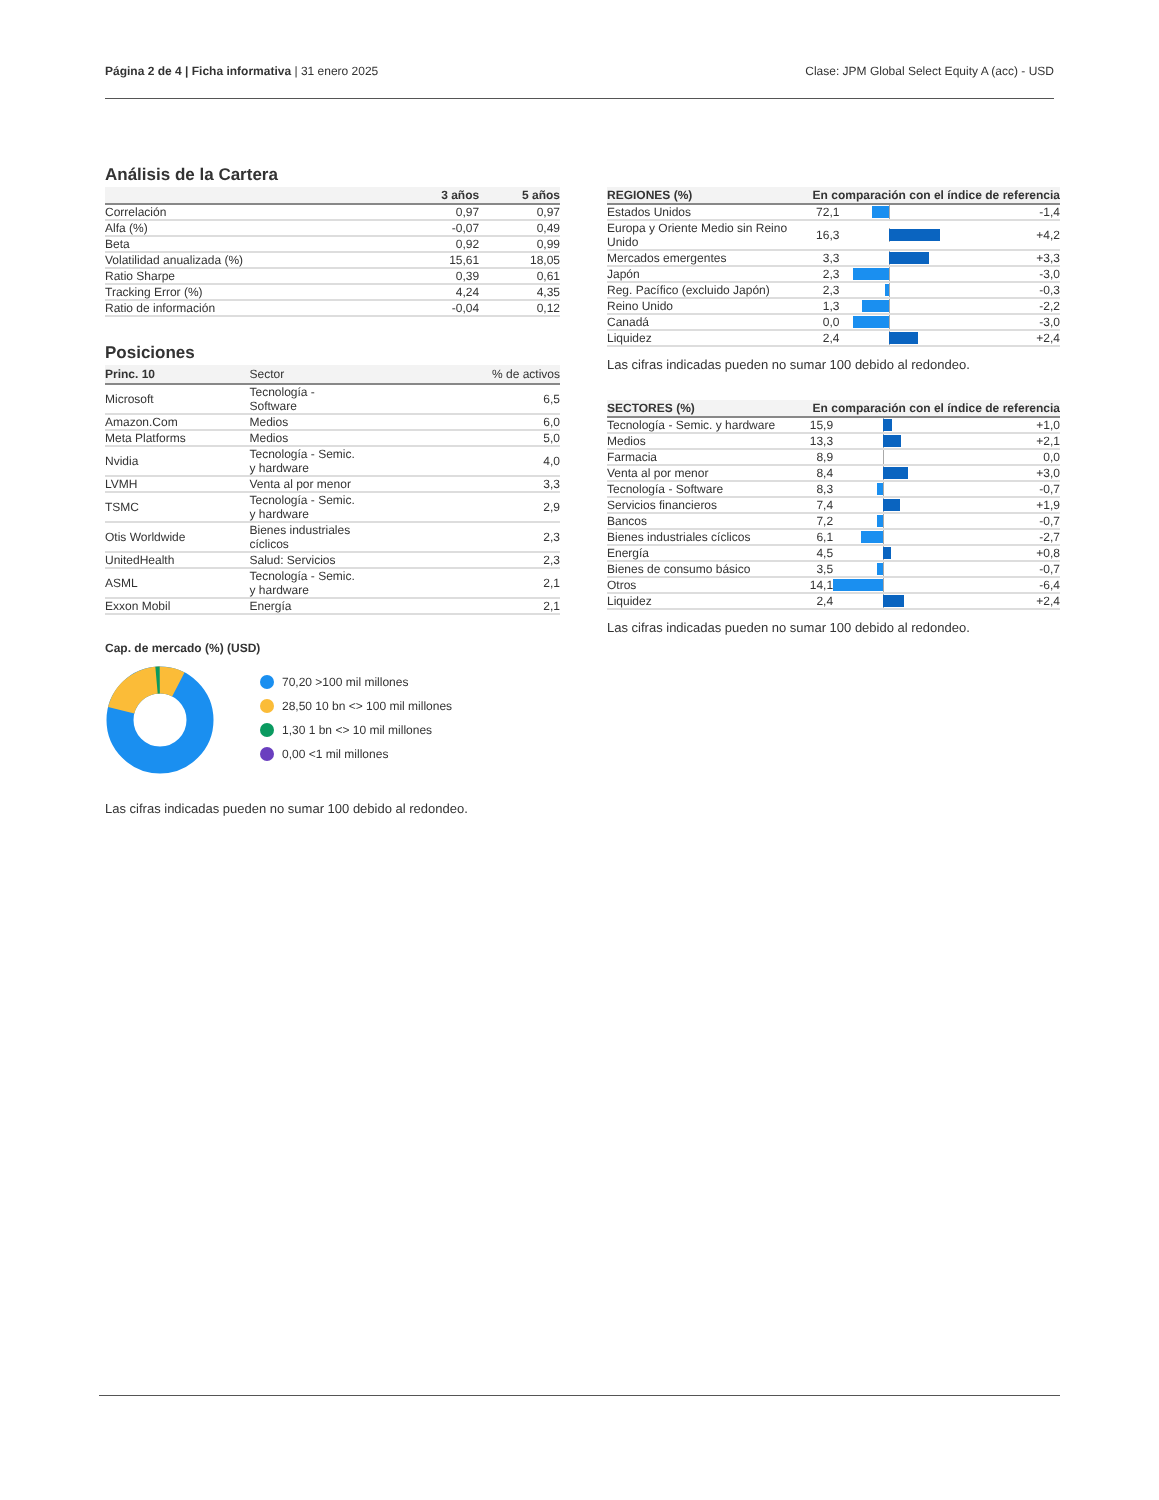Página 2 de 4 | Ficha informativa | 31 enero 2025
Clase: JPM Global Select Equity A (acc) - USD
Análisis de la Cartera
| | 3 años | 5 años |
| --- | --- | --- |
| Correlación | 0,97 | 0,97 |
| Alfa (%) | -0,07 | 0,49 |
| Beta | 0,92 | 0,99 |
| Volatilidad anualizada (%) | 15,61 | 18,05 |
| Ratio Sharpe | 0,39 | 0,61 |
| Tracking Error (%) | 4,24 | 4,35 |
| Ratio de información | -0,04 | 0,12 |
Posiciones
| Princ. 10 | Sector | % de activos |
| --- | --- | --- |
| Microsoft | Tecnología - Software | 6,5 |
| Amazon.Com | Medios | 6,0 |
| Meta Platforms | Medios | 5,0 |
| Nvidia | Tecnología - Semic. y hardware | 4,0 |
| LVMH | Venta al por menor | 3,3 |
| TSMC | Tecnología - Semic. y hardware | 2,9 |
| Otis Worldwide | Bienes industriales cíclicos | 2,3 |
| UnitedHealth | Salud: Servicios | 2,3 |
| ASML | Tecnología - Semic. y hardware | 2,1 |
| Exxon Mobil | Energía | 2,1 |
Cap. de mercado (%) (USD)
70,20 >100 mil millones
28,50 10 bn <> 100 mil millones
1,30 1 bn <> 10 mil millones
0,00 <1 mil millones
Las cifras indicadas pueden no sumar 100 debido al redondeo.
| REGIONES (%) | En comparación con el índice de referencia | | |
| --- | --- | --- | --- |
| Estados Unidos | 72,1 | | -1,4 |
| Europa y Oriente Medio sin Reino Unido | 16,3 | | +4,2 |
| Mercados emergentes | 3,3 | | +3,3 |
| Japón | 2,3 | | -3,0 |
| Reg. Pacífico (excluido Japón) | 2,3 | | -0,3 |
| Reino Unido | 1,3 | | -2,2 |
| Canadá | 0,0 | | -3,0 |
| Liquidez | 2,4 | | +2,4 |
Las cifras indicadas pueden no sumar 100 debido al redondeo.
| SECTORES (%) | En comparación con el índice de referencia | | |
| --- | --- | --- | --- |
| Tecnología - Semic. y hardware | 15,9 | | +1,0 |
| Medios | 13,3 | | +2,1 |
| Farmacia | 8,9 | | 0,0 |
| Venta al por menor | 8,4 | | +3,0 |
| Tecnología - Software | 8,3 | | -0,7 |
| Servicios financieros | 7,4 | | +1,9 |
| Bancos | 7,2 | | -0,7 |
| Bienes industriales cíclicos | 6,1 | | -2,7 |
| Energía | 4,5 | | +0,8 |
| Bienes de consumo básico | 3,5 | | -0,7 |
| Otros | 14,1 | | -6,4 |
| Liquidez | 2,4 | | +2,4 |
Las cifras indicadas pueden no sumar 100 debido al redondeo.